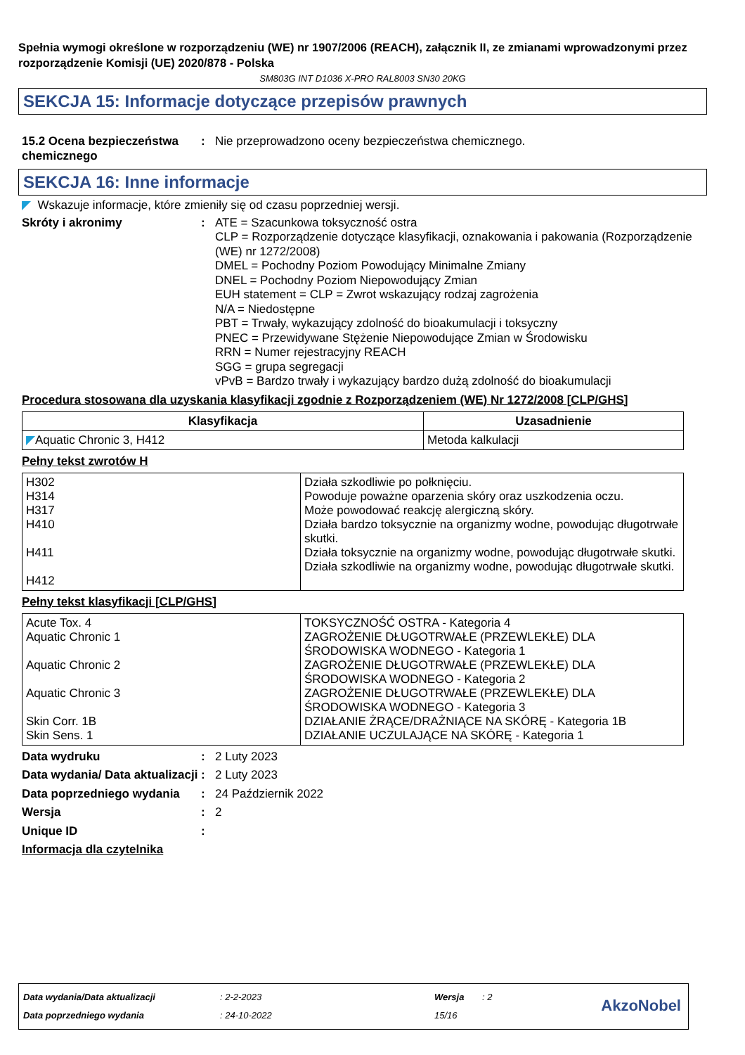Spełnia wymogi określone w rozporządzeniu (WE) nr 1907/2006 (REACH), załącznik II, ze zmianami wprowadzonymi przez rozporządzenie Komisji (UE) 2020/878 - Polska
SM803G INT D1036 X-PRO RAL8003 SN30 20KG
SEKCJA 15: Informacje dotyczące przepisów prawnych
15.2 Ocena bezpieczeństwa chemicznego
: Nie przeprowadzono oceny bezpieczeństwa chemicznego.
SEKCJA 16: Inne informacje
◤ Wskazuje informacje, które zmieniły się od czasu poprzedniej wersji.
Skróty i akronimy : ATE = Szacunkowa toksyczność ostra
CLP = Rozporządzenie dotyczące klasyfikacji, oznakowania i pakowania (Rozporządzenie (WE) nr 1272/2008)
DMEL = Pochodny Poziom Powodujący Minimalne Zmiany
DNEL = Pochodny Poziom Niepowodujący Zmian
EUH statement = CLP = Zwrot wskazujący rodzaj zagrożenia
N/A = Niedostępne
PBT = Trwały, wykazujący zdolność do bioakumulacji i toksyczny
PNEC = Przewidywane Stężenie Niepowodujące Zmian w Środowisku
RRN = Numer rejestracyjny REACH
SGG = grupa segregacji
vPvB = Bardzo trwały i wykazujący bardzo dużą zdolność do bioakumulacji
Procedura stosowana dla uzyskania klasyfikacji zgodnie z Rozporządzeniem (WE) Nr 1272/2008 [CLP/GHS]
| Klasyfikacja | Uzasadnienie |
| --- | --- |
| ◤ Aquatic Chronic 3, H412 | Metoda kalkulacji |
Pełny tekst zwrotów H
| H302 H314 H317 H410 H411 H412 | Działa szkodliwie po połknięciu. Powoduje poważne oparzenia skóry oraz uszkodzenia oczu. Może powodować reakcję alergiczną skóry. Działa bardzo toksycznie na organizmy wodne, powodując długotrwałe skutki. Działa toksycznie na organizmy wodne, powodując długotrwałe skutki. Działa szkodliwie na organizmy wodne, powodując długotrwałe skutki. |
Pełny tekst klasyfikacji [CLP/GHS]
| Acute Tox. 4 Aquatic Chronic 1 Aquatic Chronic 2 Aquatic Chronic 3 Skin Corr. 1B Skin Sens. 1 | TOKSYCZNOŚĆ OSTRA - Kategoria 4 ZAGROŻENIE DŁUGOTRWAŁE (PRZEWLEKŁE) DLA ŚRODOWISKA WODNEGO - Kategoria 1 ZAGROŻENIE DŁUGOTRWAŁE (PRZEWLEKŁE) DLA ŚRODOWISKA WODNEGO - Kategoria 2 ZAGROŻENIE DŁUGOTRWAŁE (PRZEWLEKŁE) DLA ŚRODOWISKA WODNEGO - Kategoria 3 DZIAŁANIE ŻRĄCE/DRAŻNIĄCE NA SKÓRĘ - Kategoria 1B DZIAŁANIE UCZULAJĄCE NA SKÓRĘ - Kategoria 1 |
Data wydruku : 2 Luty 2023
Data wydania/ Data aktualizacji
: 2 Luty 2023
Data poprzedniego wydania : 24 Październik 2022
Wersja : 2
Unique ID :
Informacja dla czytelnika
Data wydania/Data aktualizacji: 2-2-2023 Wersja: 2
Data poprzedniego wydania: 24-10-2022 15/16
AkzoNobel